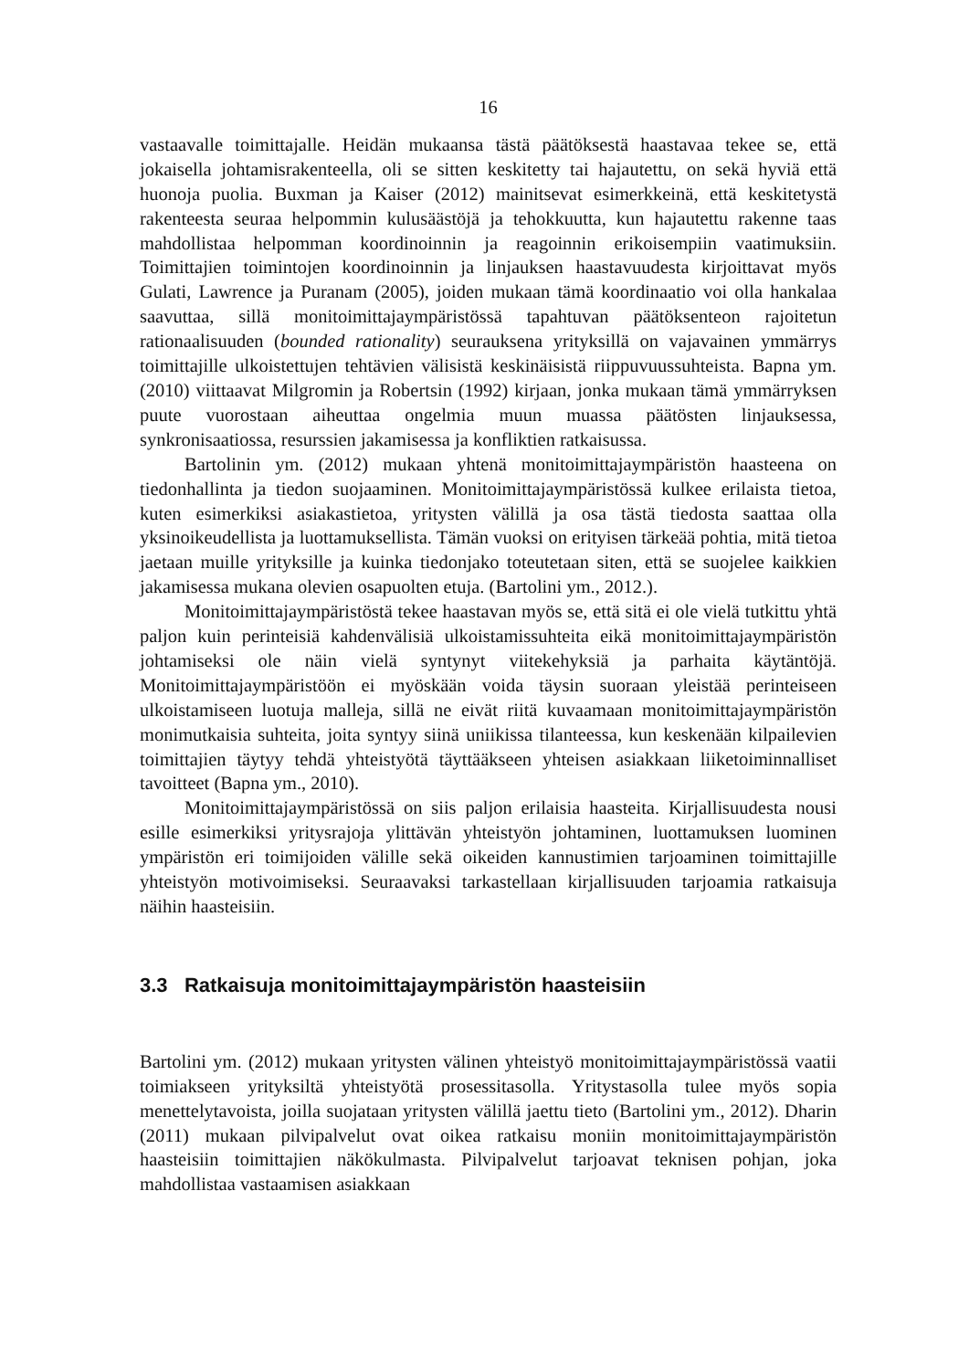16
vastaavalle toimittajalle. Heidän mukaansa tästä päätöksestä haastavaa tekee se, että jokaisella johtamisrakenteella, oli se sitten keskitetty tai hajautettu, on sekä hyviä että huonoja puolia. Buxman ja Kaiser (2012) mainitsevat esimerkkeinä, että keskitetystä rakenteesta seuraa helpommin kulusäästöjä ja tehokkuutta, kun hajautettu rakenne taas mahdollistaa helpomman koordinoinnin ja reagoinnin erikoisempiin vaatimuksiin. Toimittajien toimintojen koordinoinnin ja linjauksen haastavuudesta kirjoittavat myös Gulati, Lawrence ja Puranam (2005), joiden mukaan tämä koordinaatio voi olla hankalaa saavuttaa, sillä monitoimittajaympäristössä tapahtuvan päätöksenteon rajoitetun rationaalisuuden (bounded rationality) seurauksena yrityksillä on vajavainen ymmärrys toimittajille ulkoistettujen tehtävien välisistä keskinäisistä riippuvuussuhteista. Bapna ym. (2010) viittaavat Milgromin ja Robertsin (1992) kirjaan, jonka mukaan tämä ymmärryksen puute vuorostaan aiheuttaa ongelmia muun muassa päätösten linjauksessa, synkronisaatiossa, resurssien jakamisessa ja konfliktien ratkaisussa.
Bartolinin ym. (2012) mukaan yhtenä monitoimittajaympäristön haasteena on tiedonhallinta ja tiedon suojaaminen. Monitoimittajaympäristössä kulkee erilaista tietoa, kuten esimerkiksi asiakastietoa, yritysten välillä ja osa tästä tiedosta saattaa olla yksinoikeudellista ja luottamuksellista. Tämän vuoksi on erityisen tärkeää pohtia, mitä tietoa jaetaan muille yrityksille ja kuinka tiedonjako toteutetaan siten, että se suojelee kaikkien jakamisessa mukana olevien osapuolten etuja. (Bartolini ym., 2012.).
Monitoimittajaympäristöstä tekee haastavan myös se, että sitä ei ole vielä tutkittu yhtä paljon kuin perinteisiä kahdenvälisiä ulkoistamissuhteita eikä monitoimittajaympäristön johtamiseksi ole näin vielä syntynyt viitekehyksiä ja parhaita käytäntöjä. Monitoimittajaympäristöön ei myöskään voida täysin suoraan yleistää perinteiseen ulkoistamiseen luotuja malleja, sillä ne eivät riitä kuvaamaan monitoimittajaympäristön monimutkaisia suhteita, joita syntyy siinä uniikissa tilanteessa, kun keskenään kilpailevien toimittajien täytyy tehdä yhteistyötä täyttääkseen yhteisen asiakkaan liiketoiminnalliset tavoitteet (Bapna ym., 2010).
Monitoimittajaympäristössä on siis paljon erilaisia haasteita. Kirjallisuudesta nousi esille esimerkiksi yritysrajoja ylittävän yhteistyön johtaminen, luottamuksen luominen ympäristön eri toimijoiden välille sekä oikeiden kannustimien tarjoaminen toimittajille yhteistyön motivoimiseksi. Seuraavaksi tarkastellaan kirjallisuuden tarjoamia ratkaisuja näihin haasteisiin.
3.3 Ratkaisuja monitoimittajaympäristön haasteisiin
Bartolini ym. (2012) mukaan yritysten välinen yhteistyö monitoimittajaympäristössä vaatii toimiakseen yrityksiltä yhteistyötä prosessitasolla. Yritystasolla tulee myös sopia menettelytavoista, joilla suojataan yritysten välillä jaettu tieto (Bartolini ym., 2012). Dharin (2011) mukaan pilvipalvelut ovat oikea ratkaisu moniin monitoimittajaympäristön haasteisiin toimittajien näkökulmasta. Pilvipalvelut tarjoavat teknisen pohjan, joka mahdollistaa vastaamisen asiakkaan